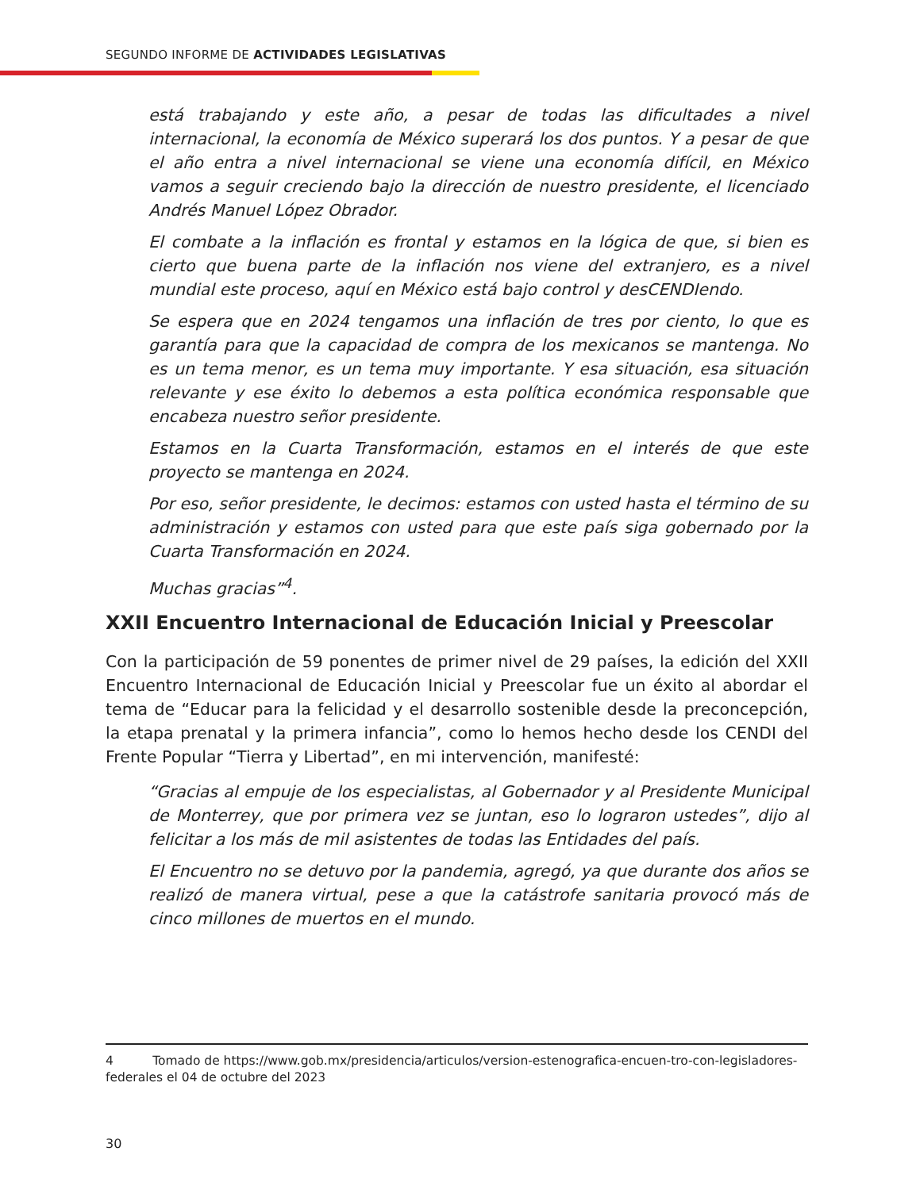SEGUNDO INFORME DE ACTIVIDADES LEGISLATIVAS
está trabajando y este año, a pesar de todas las dificultades a nivel internacional, la economía de México superará los dos puntos. Y a pesar de que el año entra a nivel internacional se viene una economía difícil, en México vamos a seguir creciendo bajo la dirección de nuestro presidente, el licenciado Andrés Manuel López Obrador.
El combate a la inflación es frontal y estamos en la lógica de que, si bien es cierto que buena parte de la inflación nos viene del extranjero, es a nivel mundial este proceso, aquí en México está bajo control y desCENDIendo.
Se espera que en 2024 tengamos una inflación de tres por ciento, lo que es garantía para que la capacidad de compra de los mexicanos se mantenga. No es un tema menor, es un tema muy importante. Y esa situación, esa situación relevante y ese éxito lo debemos a esta política económica responsable que encabeza nuestro señor presidente.
Estamos en la Cuarta Transformación, estamos en el interés de que este proyecto se mantenga en 2024.
Por eso, señor presidente, le decimos: estamos con usted hasta el término de su administración y estamos con usted para que este país siga gobernado por la Cuarta Transformación en 2024.
Muchas gracias”<sup>4</sup>.
XXII Encuentro Internacional de Educación Inicial y Preescolar
Con la participación de 59 ponentes de primer nivel de 29 países, la edición del XXII Encuentro Internacional de Educación Inicial y Preescolar fue un éxito al abordar el tema de “Educar para la felicidad y el desarrollo sostenible desde la preconcepción, la etapa prenatal y la primera infancia”, como lo hemos hecho desde los CENDI del Frente Popular “Tierra y Libertad”, en mi intervención, manifesté:
“Gracias al empuje de los especialistas, al Gobernador y al Presidente Municipal de Monterrey, que por primera vez se juntan, eso lo lograron ustedes”, dijo al felicitar a los más de mil asistentes de todas las Entidades del país.
El Encuentro no se detuvo por la pandemia, agregó, ya que durante dos años se realizó de manera virtual, pese a que la catástrofe sanitaria provocó más de cinco millones de muertos en el mundo.
4 Tomado de https://www.gob.mx/presidencia/articulos/version-estenografica-encuen-tro-con-legisladores-federales el 04 de octubre del 2023
30